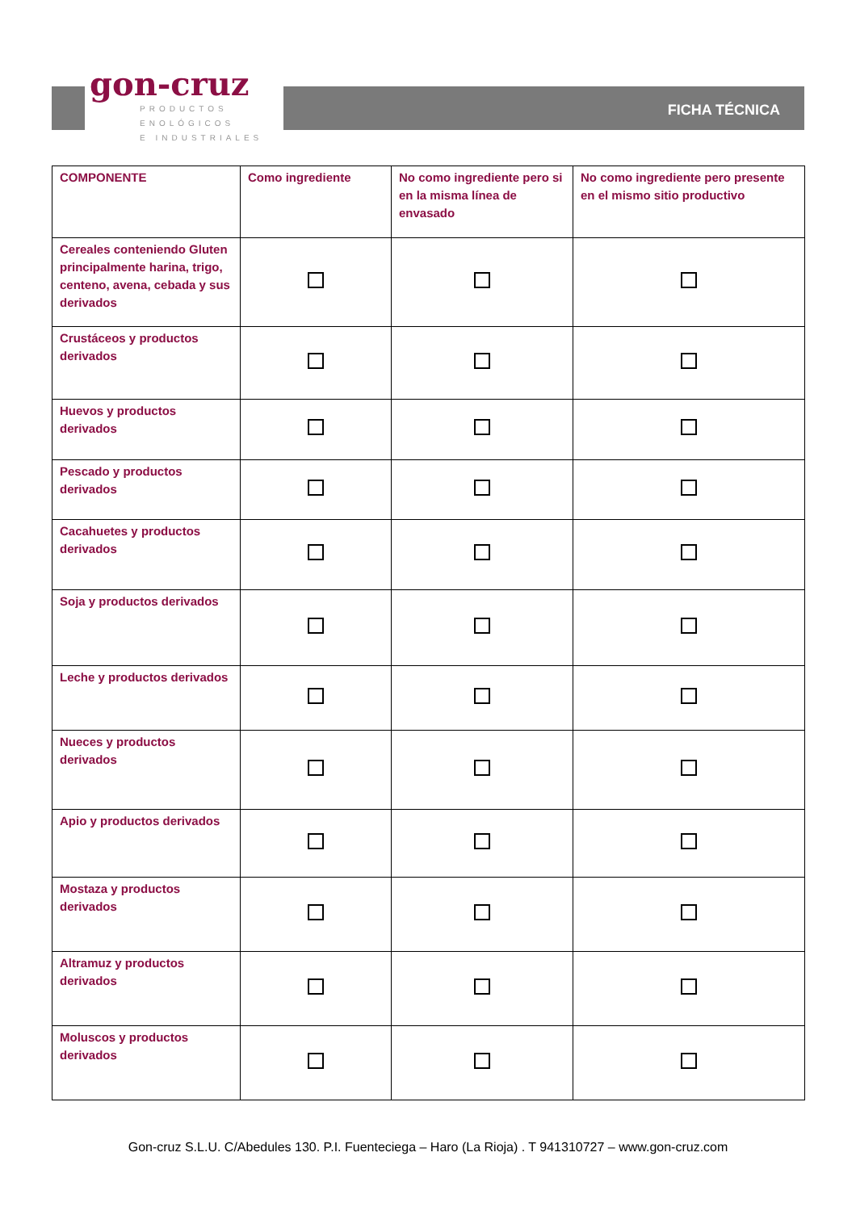gon-cruz
PRODUCTOS
ENOLÓGICOS
E INDUSTRIALES
FICHA TÉCNICA
| COMPONENTE | Como ingrediente | No como ingrediente pero si en la misma línea de envasado | No como ingrediente pero presente en el mismo sitio productivo |
| --- | --- | --- | --- |
| Cereales conteniendo Gluten principalmente harina, trigo, centeno, avena, cebada y sus derivados | | | |
| Crustáceos y productos derivados | | | |
| Huevos y productos derivados | | | |
| Pescado y productos derivados | | | |
| Cacahuetes y productos derivados | | | |
| Soja y productos derivados | | | |
| Leche y productos derivados | | | |
| Nueces y productos derivados | | | |
| Apio y productos derivados | | | |
| Mostaza y productos derivados | | | |
| Altramuz y productos derivados | | | |
| Moluscos y productos derivados | | | |
Gon-cruz S.L.U. C/Abedules 130. P.I. Fuenteciega – Haro (La Rioja) . T 941310727 – www.gon-cruz.com